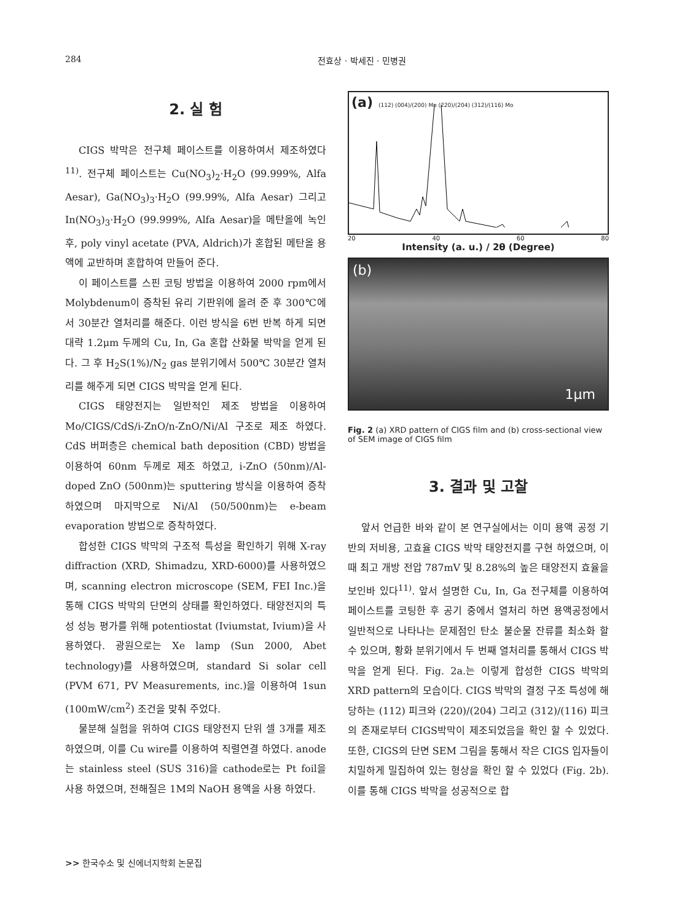284 전효상 · 박세진 · 민병권
2. 실 험
CIGS 박막은 전구체 페이스트를 이용하여서 제조하였다<sup>11)</sup>. 전구체 페이스트는 Cu(NO<sub>3</sub>)<sub>2</sub>·H<sub>2</sub>O (99.999%, Alfa Aesar), Ga(NO<sub>3</sub>)<sub>3</sub>·H<sub>2</sub>O (99.99%, Alfa Aesar) 그리고 In(NO<sub>3</sub>)<sub>3</sub>·H<sub>2</sub>O (99.999%, Alfa Aesar)을 메탄올에 녹인 후, poly vinyl acetate (PVA, Aldrich)가 혼합된 메탄올 용액에 교반하며 혼합하여 만들어 준다.
이 페이스트를 스핀 코팅 방법을 이용하여 2000 rpm에서 Molybdenum이 증착된 유리 기판위에 올려 준 후 300℃에서 30분간 열처리를 해준다. 이런 방식을 6번 반복 하게 되면 대략 1.2μm 두께의 Cu, In, Ga 혼합 산화물 박막을 얻게 된다. 그 후 H<sub>2</sub>S(1%)/N<sub>2</sub> gas 분위기에서 500℃ 30분간 열처리를 해주게 되면 CIGS 박막을 얻게 된다.
CIGS 태양전지는 일반적인 제조 방법을 이용하여 Mo/CIGS/CdS/i-ZnO/n-ZnO/Ni/Al 구조로 제조 하였다. CdS 버퍼층은 chemical bath deposition (CBD) 방법을 이용하여 60nm 두께로 제조 하였고, i-ZnO (50nm)/Al-doped ZnO (500nm)는 sputtering 방식을 이용하여 증착하였으며 마지막으로 Ni/Al (50/500nm)는 e-beam evaporation 방법으로 증착하였다.
합성한 CIGS 박막의 구조적 특성을 확인하기 위해 X-ray diffraction (XRD, Shimadzu, XRD-6000)를 사용하였으며, scanning electron microscope (SEM, FEI Inc.)을 통해 CIGS 박막의 단면의 상태를 확인하였다. 태양전지의 특성 성능 평가를 위해 potentiostat (Iviumstat, Ivium)을 사용하였다. 광원으로는 Xe lamp (Sun 2000, Abet technology)를 사용하였으며, standard Si solar cell (PVM 671, PV Measurements, inc.)을 이용하여 1sun (100mW/cm<sup>2</sup>) 조건을 맞춰 주었다.
물분해 실험을 위하여 CIGS 태양전지 단위 셀 3개를 제조 하였으며, 이를 Cu wire를 이용하여 직렬연결 하였다. anode는 stainless steel (SUS 316)을 cathode로는 Pt foil을 사용 하였으며, 전해질은 1M의 NaOH 용액을 사용 하였다.
(a) (112) (004)/(200) Mo (220)/(204) (312)/(116) Mo
20 40 60 80
Intensity (a. u.) / 2θ (Degree)
(b)
1μm
Fig. 2 (a) XRD pattern of CIGS film and (b) cross-sectional view of SEM image of CIGS film
3. 결과 및 고찰
앞서 언급한 바와 같이 본 연구실에서는 이미 용액 공정 기반의 저비용, 고효율 CIGS 박막 태양전지를 구현 하였으며, 이때 최고 개방 전압 787mV 및 8.28%의 높은 태양전지 효율을 보인바 있다<sup>11)</sup>. 앞서 설명한 Cu, In, Ga 전구체를 이용하여 페이스트를 코팅한 후 공기 중에서 열처리 하면 용액공정에서 일반적으로 나타나는 문제점인 탄소 불순물 잔류를 최소화 할 수 있으며, 황화 분위기에서 두 번째 열처리를 통해서 CIGS 박막을 얻게 된다. Fig. 2a.는 이렇게 합성한 CIGS 박막의 XRD pattern의 모습이다. CIGS 박막의 결정 구조 특성에 해당하는 (112) 피크와 (220)/(204) 그리고 (312)/(116) 피크의 존재로부터 CIGS박막이 제조되었음을 확인 할 수 있었다. 또한, CIGS의 단면 SEM 그림을 통해서 작은 CIGS 입자들이 치밀하게 밀집하여 있는 형상을 확인 할 수 있었다 (Fig. 2b). 이를 통해 CIGS 박막을 성공적으로 합
>> 한국수소 및 신에너지학회 논문집